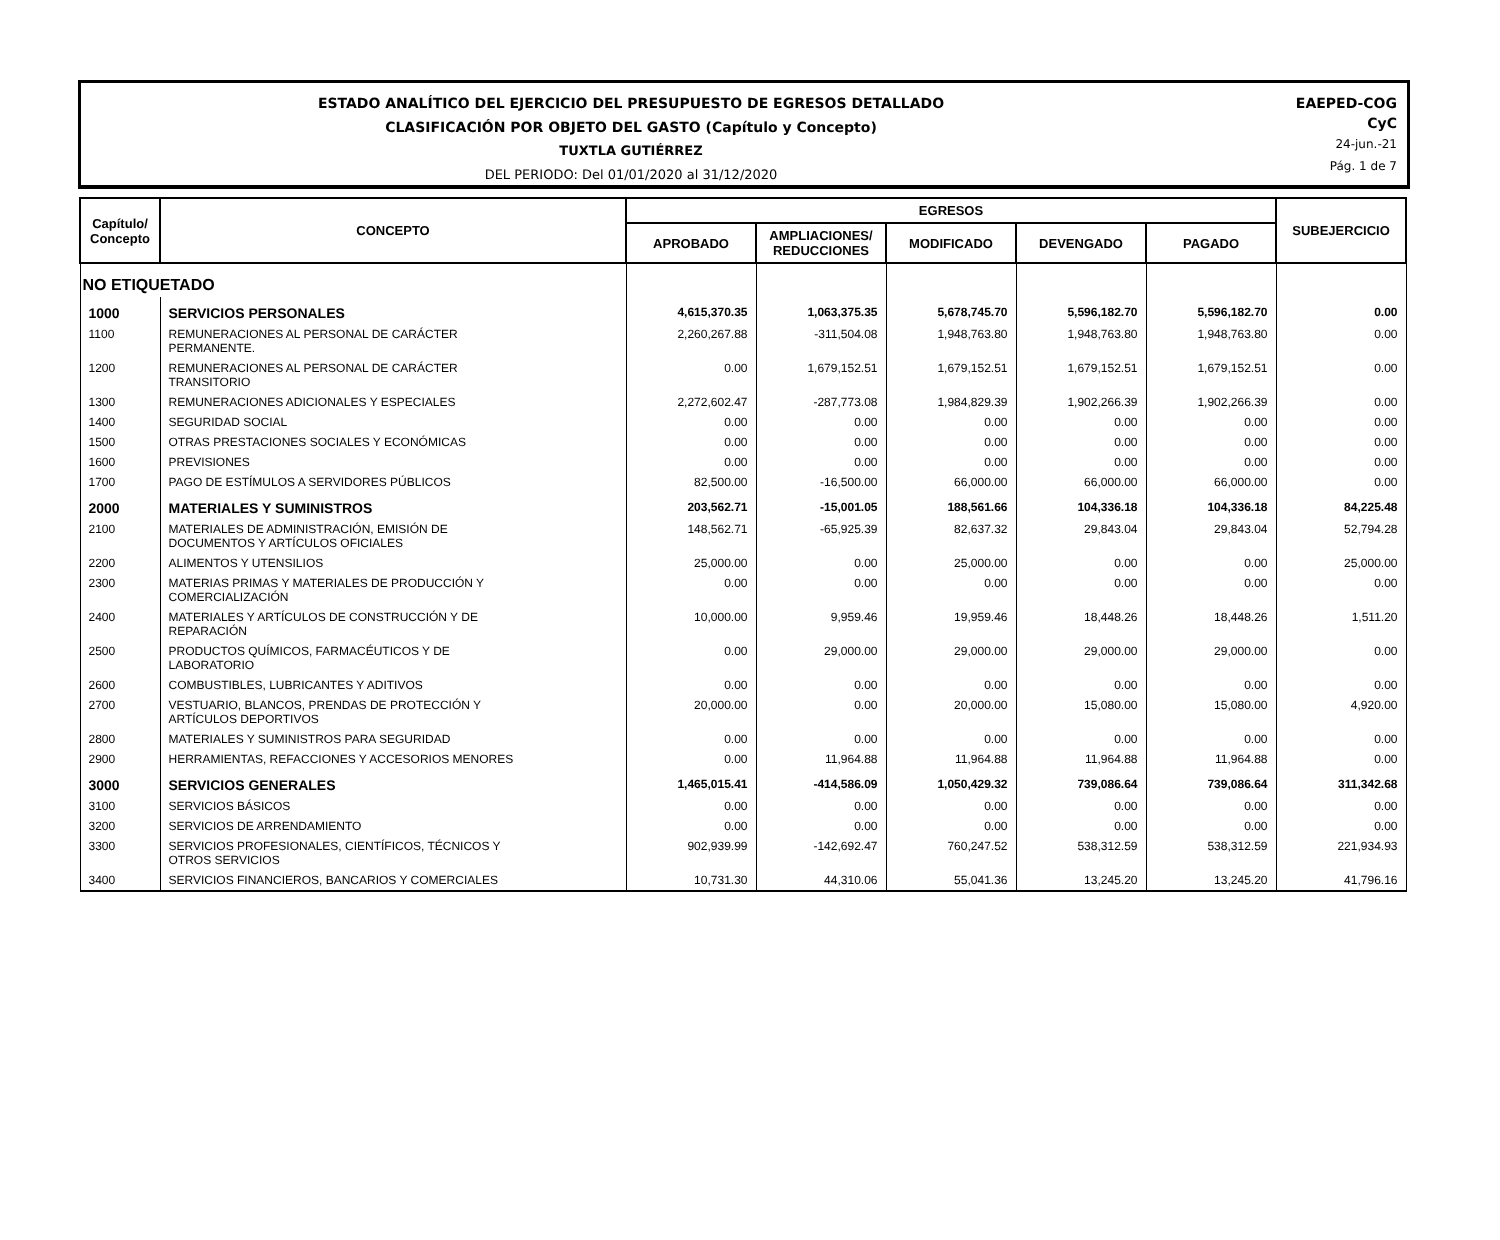ESTADO ANALÍTICO DEL EJERCICIO DEL PRESUPUESTO DE EGRESOS DETALLADO
CLASIFICACIÓN POR OBJETO DEL GASTO (Capítulo y Concepto)
TUXTLA GUTIÉRREZ
DEL PERIODO: Del 01/01/2020 al 31/12/2020
EAEPED-COG
CyC
24-jun.-21
Pág. 1 de 7
| Capítulo/ Concepto | CONCEPTO | EGRESOS | | | | | SUBEJERCICIO |
| --- | --- | --- | --- | --- | --- | --- | --- |
| | | APROBADO | AMPLIACIONES/ REDUCCIONES | MODIFICADO | DEVENGADO | PAGADO | |
| NO ETIQUETADO | | | | | | | |
| 1000 | SERVICIOS PERSONALES | 4,615,370.35 | 1,063,375.35 | 5,678,745.70 | 5,596,182.70 | 5,596,182.70 | 0.00 |
| 1100 | REMUNERACIONES AL PERSONAL DE CARÁCTER PERMANENTE. | 2,260,267.88 | -311,504.08 | 1,948,763.80 | 1,948,763.80 | 1,948,763.80 | 0.00 |
| 1200 | REMUNERACIONES AL PERSONAL DE CARÁCTER TRANSITORIO | 0.00 | 1,679,152.51 | 1,679,152.51 | 1,679,152.51 | 1,679,152.51 | 0.00 |
| 1300 | REMUNERACIONES ADICIONALES Y ESPECIALES | 2,272,602.47 | -287,773.08 | 1,984,829.39 | 1,902,266.39 | 1,902,266.39 | 0.00 |
| 1400 | SEGURIDAD SOCIAL | 0.00 | 0.00 | 0.00 | 0.00 | 0.00 | 0.00 |
| 1500 | OTRAS PRESTACIONES SOCIALES Y ECONÓMICAS | 0.00 | 0.00 | 0.00 | 0.00 | 0.00 | 0.00 |
| 1600 | PREVISIONES | 0.00 | 0.00 | 0.00 | 0.00 | 0.00 | 0.00 |
| 1700 | PAGO DE ESTÍMULOS A SERVIDORES PÚBLICOS | 82,500.00 | -16,500.00 | 66,000.00 | 66,000.00 | 66,000.00 | 0.00 |
| 2000 | MATERIALES Y SUMINISTROS | 203,562.71 | -15,001.05 | 188,561.66 | 104,336.18 | 104,336.18 | 84,225.48 |
| 2100 | MATERIALES DE ADMINISTRACIÓN, EMISIÓN DE DOCUMENTOS Y ARTÍCULOS OFICIALES | 148,562.71 | -65,925.39 | 82,637.32 | 29,843.04 | 29,843.04 | 52,794.28 |
| 2200 | ALIMENTOS Y UTENSILIOS | 25,000.00 | 0.00 | 25,000.00 | 0.00 | 0.00 | 25,000.00 |
| 2300 | MATERIAS PRIMAS Y MATERIALES DE PRODUCCIÓN Y COMERCIALIZACIÓN | 0.00 | 0.00 | 0.00 | 0.00 | 0.00 | 0.00 |
| 2400 | MATERIALES Y ARTÍCULOS DE CONSTRUCCIÓN Y DE REPARACIÓN | 10,000.00 | 9,959.46 | 19,959.46 | 18,448.26 | 18,448.26 | 1,511.20 |
| 2500 | PRODUCTOS QUÍMICOS, FARMACÉUTICOS Y DE LABORATORIO | 0.00 | 29,000.00 | 29,000.00 | 29,000.00 | 29,000.00 | 0.00 |
| 2600 | COMBUSTIBLES, LUBRICANTES Y ADITIVOS | 0.00 | 0.00 | 0.00 | 0.00 | 0.00 | 0.00 |
| 2700 | VESTUARIO, BLANCOS, PRENDAS DE PROTECCIÓN Y ARTÍCULOS DEPORTIVOS | 20,000.00 | 0.00 | 20,000.00 | 15,080.00 | 15,080.00 | 4,920.00 |
| 2800 | MATERIALES Y SUMINISTROS PARA SEGURIDAD | 0.00 | 0.00 | 0.00 | 0.00 | 0.00 | 0.00 |
| 2900 | HERRAMIENTAS, REFACCIONES Y ACCESORIOS MENORES | 0.00 | 11,964.88 | 11,964.88 | 11,964.88 | 11,964.88 | 0.00 |
| 3000 | SERVICIOS GENERALES | 1,465,015.41 | -414,586.09 | 1,050,429.32 | 739,086.64 | 739,086.64 | 311,342.68 |
| 3100 | SERVICIOS BÁSICOS | 0.00 | 0.00 | 0.00 | 0.00 | 0.00 | 0.00 |
| 3200 | SERVICIOS DE ARRENDAMIENTO | 0.00 | 0.00 | 0.00 | 0.00 | 0.00 | 0.00 |
| 3300 | SERVICIOS PROFESIONALES, CIENTÍFICOS, TÉCNICOS Y OTROS SERVICIOS | 902,939.99 | -142,692.47 | 760,247.52 | 538,312.59 | 538,312.59 | 221,934.93 |
| 3400 | SERVICIOS FINANCIEROS, BANCARIOS Y COMERCIALES | 10,731.30 | 44,310.06 | 55,041.36 | 13,245.20 | 13,245.20 | 41,796.16 |